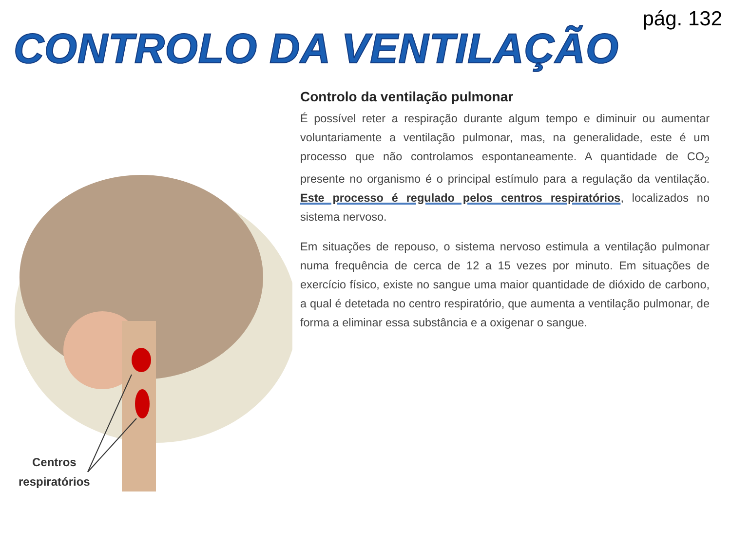pág. 132
CONTROLO DA VENTILAÇÃO
Centros
respiratórios
Controlo da ventilação pulmonar
É possível reter a respiração durante algum tempo e diminuir ou aumentar voluntariamente a ventilação pulmonar, mas, na generalidade, este é um processo que não controlamos espontaneamente. A quantidade de CO<sub>2</sub> presente no organismo é o principal estímulo para a regulação da ventilação. Este processo é regulado pelos centros respiratórios, localizados no sistema nervoso.
Em situações de repouso, o sistema nervoso estimula a ventilação pulmonar numa frequência de cerca de 12 a 15 vezes por minuto. Em situações de exercício físico, existe no sangue uma maior quantidade de dióxido de carbono, a qual é detetada no centro respiratório, que aumenta a ventilação pulmonar, de forma a eliminar essa substância e a oxigenar o sangue.